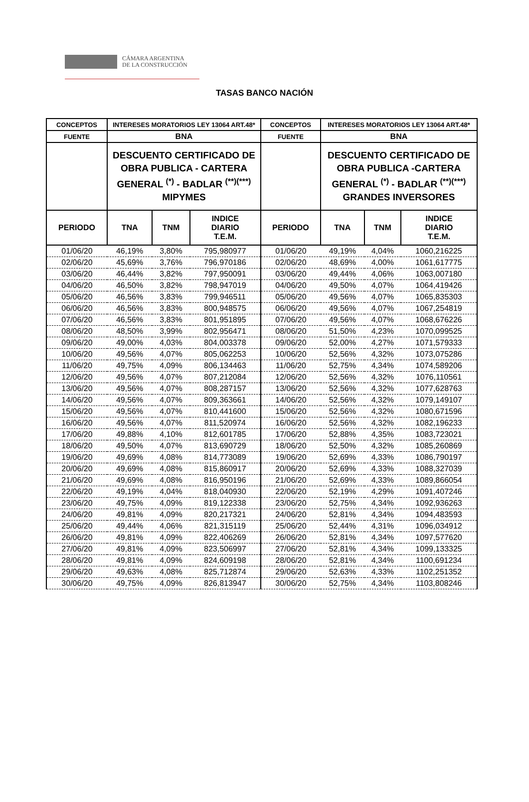CÁMARA ARGENTINA
DE LA CONSTRUCCIÓN
TASAS BANCO NACIÓN
| CONCEPTOS | INTERESES MORATORIOS LEY 13064 ART.48* | | | CONCEPTOS | INTERESES MORATORIOS LEY 13064 ART.48* | | |
| --- | --- | --- | --- | --- | --- | --- | --- |
| FUENTE | BNA | | | FUENTE | BNA | | |
| | DESCUENTO CERTIFICADO DE OBRA PUBLICA - CARTERA GENERAL <sup>(*)</sup> - BADLAR <sup>(**)(***)</sup> MIPYMES | | | | DESCUENTO CERTIFICADO DE OBRA PUBLICA -CARTERA GENERAL <sup>(*)</sup> - BADLAR <sup>(**)(***)</sup> GRANDES INVERSORES | | |
| PERIODO | TNA | TNM | INDICE DIARIO T.E.M. | PERIODO | TNA | TNM | INDICE DIARIO T.E.M. |
| 01/06/20 | 46,19% | 3,80% | 795,980977 | 01/06/20 | 49,19% | 4,04% | 1060,216225 |
| 02/06/20 | 45,69% | 3,76% | 796,970186 | 02/06/20 | 48,69% | 4,00% | 1061,617775 |
| 03/06/20 | 46,44% | 3,82% | 797,950091 | 03/06/20 | 49,44% | 4,06% | 1063,007180 |
| 04/06/20 | 46,50% | 3,82% | 798,947019 | 04/06/20 | 49,50% | 4,07% | 1064,419426 |
| 05/06/20 | 46,56% | 3,83% | 799,946511 | 05/06/20 | 49,56% | 4,07% | 1065,835303 |
| 06/06/20 | 46,56% | 3,83% | 800,948575 | 06/06/20 | 49,56% | 4,07% | 1067,254819 |
| 07/06/20 | 46,56% | 3,83% | 801,951895 | 07/06/20 | 49,56% | 4,07% | 1068,676226 |
| 08/06/20 | 48,50% | 3,99% | 802,956471 | 08/06/20 | 51,50% | 4,23% | 1070,099525 |
| 09/06/20 | 49,00% | 4,03% | 804,003378 | 09/06/20 | 52,00% | 4,27% | 1071,579333 |
| 10/06/20 | 49,56% | 4,07% | 805,062253 | 10/06/20 | 52,56% | 4,32% | 1073,075286 |
| 11/06/20 | 49,75% | 4,09% | 806,134463 | 11/06/20 | 52,75% | 4,34% | 1074,589206 |
| 12/06/20 | 49,56% | 4,07% | 807,212084 | 12/06/20 | 52,56% | 4,32% | 1076,110561 |
| 13/06/20 | 49,56% | 4,07% | 808,287157 | 13/06/20 | 52,56% | 4,32% | 1077,628763 |
| 14/06/20 | 49,56% | 4,07% | 809,363661 | 14/06/20 | 52,56% | 4,32% | 1079,149107 |
| 15/06/20 | 49,56% | 4,07% | 810,441600 | 15/06/20 | 52,56% | 4,32% | 1080,671596 |
| 16/06/20 | 49,56% | 4,07% | 811,520974 | 16/06/20 | 52,56% | 4,32% | 1082,196233 |
| 17/06/20 | 49,88% | 4,10% | 812,601785 | 17/06/20 | 52,88% | 4,35% | 1083,723021 |
| 18/06/20 | 49,50% | 4,07% | 813,690729 | 18/06/20 | 52,50% | 4,32% | 1085,260869 |
| 19/06/20 | 49,69% | 4,08% | 814,773089 | 19/06/20 | 52,69% | 4,33% | 1086,790197 |
| 20/06/20 | 49,69% | 4,08% | 815,860917 | 20/06/20 | 52,69% | 4,33% | 1088,327039 |
| 21/06/20 | 49,69% | 4,08% | 816,950196 | 21/06/20 | 52,69% | 4,33% | 1089,866054 |
| 22/06/20 | 49,19% | 4,04% | 818,040930 | 22/06/20 | 52,19% | 4,29% | 1091,407246 |
| 23/06/20 | 49,75% | 4,09% | 819,122338 | 23/06/20 | 52,75% | 4,34% | 1092,936263 |
| 24/06/20 | 49,81% | 4,09% | 820,217321 | 24/06/20 | 52,81% | 4,34% | 1094,483593 |
| 25/06/20 | 49,44% | 4,06% | 821,315119 | 25/06/20 | 52,44% | 4,31% | 1096,034912 |
| 26/06/20 | 49,81% | 4,09% | 822,406269 | 26/06/20 | 52,81% | 4,34% | 1097,577620 |
| 27/06/20 | 49,81% | 4,09% | 823,506997 | 27/06/20 | 52,81% | 4,34% | 1099,133325 |
| 28/06/20 | 49,81% | 4,09% | 824,609198 | 28/06/20 | 52,81% | 4,34% | 1100,691234 |
| 29/06/20 | 49,63% | 4,08% | 825,712874 | 29/06/20 | 52,63% | 4,33% | 1102,251352 |
| 30/06/20 | 49,75% | 4,09% | 826,813947 | 30/06/20 | 52,75% | 4,34% | 1103,808246 |